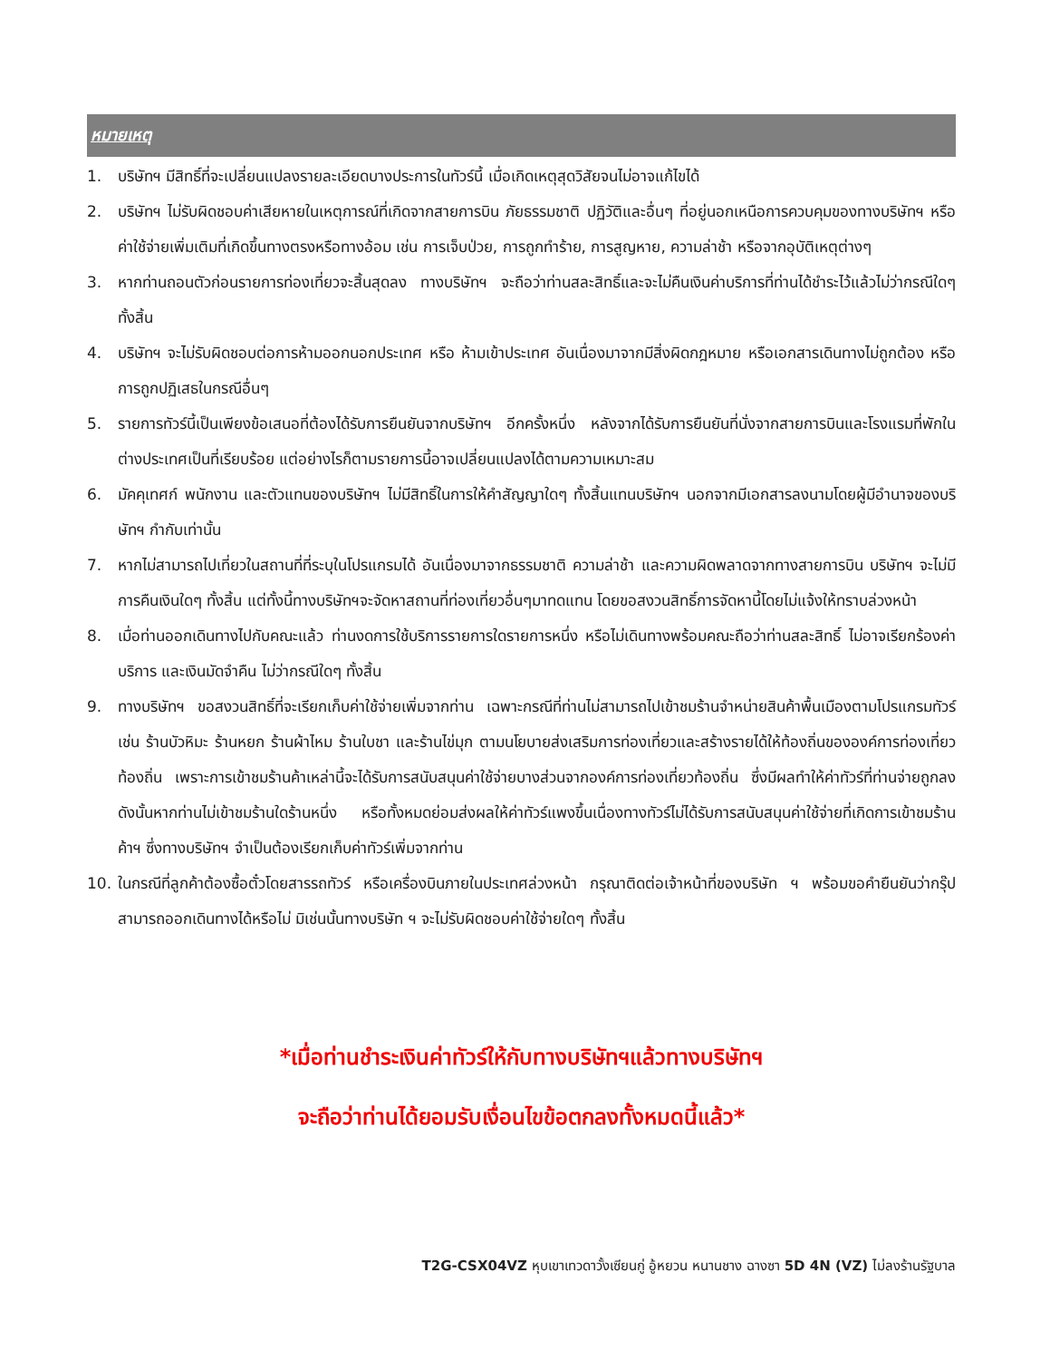หมายเหตุ
1. บริษัทฯ มีสิทธิ์ที่จะเปลี่ยนแปลงรายละเอียดบางประการในทัวร์นี้ เมื่อเกิดเหตุสุดวิสัยจนไม่อาจแก้ไขได้
2. บริษัทฯ ไม่รับผิดชอบค่าเสียหายในเหตุการณ์ที่เกิดจากสายการบิน ภัยธรรมชาติ ปฏิวัติและอื่นๆ ที่อยู่นอกเหนือการควบคุมของทางบริษัทฯ หรือค่าใช้จ่ายเพิ่มเติมที่เกิดขึ้นทางตรงหรือทางอ้อม เช่น การเจ็บป่วย, การถูกทำร้าย, การสูญหาย, ความล่าช้า หรือจากอุบัติเหตุต่างๆ
3. หากท่านถอนตัวก่อนรายการท่องเที่ยวจะสิ้นสุดลง ทางบริษัทฯ จะถือว่าท่านสละสิทธิ์และจะไม่คืนเงินค่าบริการที่ท่านได้ชำระไว้แล้วไม่ว่ากรณีใดๆ ทั้งสิ้น
4. บริษัทฯ จะไม่รับผิดชอบต่อการห้ามออกนอกประเทศ หรือ ห้ามเข้าประเทศ อันเนื่องมาจากมีสิ่งผิดกฎหมาย หรือเอกสารเดินทางไม่ถูกต้อง หรือ การถูกปฏิเสธในกรณีอื่นๆ
5. รายการทัวร์นี้เป็นเพียงข้อเสนอที่ต้องได้รับการยืนยันจากบริษัทฯ อีกครั้งหนึ่ง หลังจากได้รับการยืนยันที่นั่งจากสายการบินและโรงแรมที่พักในต่างประเทศเป็นที่เรียบร้อย แต่อย่างไรก็ตามรายการนี้อาจเปลี่ยนแปลงได้ตามความเหมาะสม
6. มัคคุเทศก์ พนักงาน และตัวแทนของบริษัทฯ ไม่มีสิทธิ์ในการให้คำสัญญาใดๆ ทั้งสิ้นแทนบริษัทฯ นอกจากมีเอกสารลงนามโดยผู้มีอำนาจของบริษัทฯ กำกับเท่านั้น
7. หากไม่สามารถไปเที่ยวในสถานที่ที่ระบุในโปรแกรมได้ อันเนื่องมาจากธรรมชาติ ความล่าช้า และความผิดพลาดจากทางสายการบิน บริษัทฯ จะไม่มีการคืนเงินใดๆ ทั้งสิ้น แต่ทั้งนี้ทางบริษัทฯจะจัดหาสถานที่ท่องเที่ยวอื่นๆมาทดแทน โดยขอสงวนสิทธิ์การจัดหานี้โดยไม่แจ้งให้ทราบล่วงหน้า
8. เมื่อท่านออกเดินทางไปกับคณะแล้ว ท่านงดการใช้บริการรายการใดรายการหนึ่ง หรือไม่เดินทางพร้อมคณะถือว่าท่านสละสิทธิ์ ไม่อาจเรียกร้องค่าบริการ และเงินมัดจำคืน ไม่ว่ากรณีใดๆ ทั้งสิ้น
9. ทางบริษัทฯ ขอสงวนสิทธิ์ที่จะเรียกเก็บค่าใช้จ่ายเพิ่มจากท่าน เฉพาะกรณีที่ท่านไม่สามารถไปเข้าชมร้านจำหน่ายสินค้าพื้นเมืองตามโปรแกรมทัวร์ เช่น ร้านบัวหิมะ ร้านหยก ร้านผ้าไหม ร้านใบชา และร้านไข่มุก ตามนโยบายส่งเสริมการท่องเที่ยวและสร้างรายได้ให้ท้องถิ่นขององค์การท่องเที่ยวท้องถิ่น เพราะการเข้าชมร้านค้าเหล่านี้จะได้รับการสนับสนุนค่าใช้จ่ายบางส่วนจากองค์การท่องเที่ยวท้องถิ่น ซึ่งมีผลทำให้ค่าทัวร์ที่ท่านจ่ายถูกลง ดังนั้นหากท่านไม่เข้าชมร้านใดร้านหนึ่ง หรือทั้งหมดย่อมส่งผลให้ค่าทัวร์แพงขึ้นเนื่องทางทัวร์ไม่ได้รับการสนับสนุนค่าใช้จ่ายที่เกิดการเข้าชมร้านค้าฯ ซึ่งทางบริษัทฯ จำเป็นต้องเรียกเก็บค่าทัวร์เพิ่มจากท่าน
10. ในกรณีที่ลูกค้าต้องซื้อตั๋วโดยสารรถทัวร์ หรือเครื่องบินภายในประเทศล่วงหน้า กรุณาติดต่อเจ้าหน้าที่ของบริษัท ฯ พร้อมขอคำยืนยันว่ากรุ๊ปสามารถออกเดินทางได้หรือไม่ มิเช่นนั้นทางบริษัท ฯ จะไม่รับผิดชอบค่าใช้จ่ายใดๆ ทั้งสิ้น
*เมื่อท่านชำระเงินค่าทัวร์ให้กับทางบริษัทฯแล้วทางบริษัทฯ
จะถือว่าท่านได้ยอมรับเงื่อนไขข้อตกลงทั้งหมดนี้แล้ว*
T2G-CSX04VZ หุบเขาเทวดาวั้งเซียนกู่ อู้หยวน หนานชาง ฉางซา 5D 4N (VZ) ไม่ลงร้านรัฐบาล